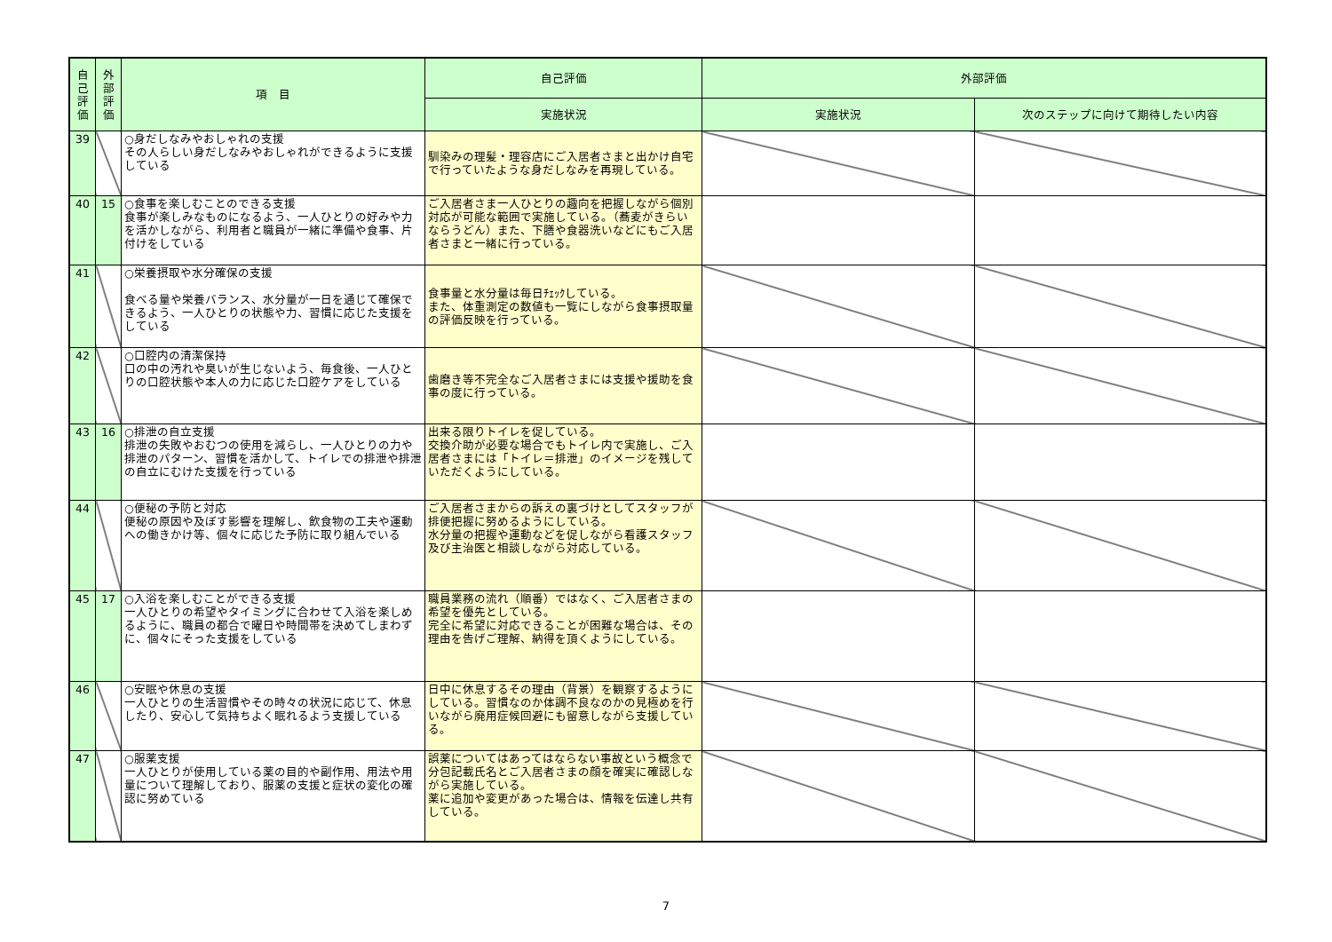| 自己評価 | 外部評価 | 項 目 | 自己評価 | 外部評価 | |
| --- | --- | --- | --- | --- | --- |
| | | | 実施状況 | 実施状況 | 次のステップに向けて期待したい内容 |
| 39 | | ○身だしなみやおしゃれの支援 その人らしい身だしなみやおしゃれができるように支援している | 馴染みの理髪・理容店にご入居者さまと出かけ自宅で行っていたような身だしなみを再現している。 | | |
| 40 | 15 | ○食事を楽しむことのできる支援 食事が楽しみなものになるよう、一人ひとりの好みや力を活かしながら、利用者と職員が一緒に準備や食事、片付けをしている | ご入居者さま一人ひとりの趣向を把握しながら個別対応が可能な範囲で実施している。（蕎麦がきらいならうどん）また、下膳や食器洗いなどにもご入居者さまと一緒に行っている。 | | |
| 41 | | ○栄養摂取や水分確保の支援 食べる量や栄養バランス、水分量が一日を通じて確保できるよう、一人ひとりの状態や力、習慣に応じた支援をしている | 食事量と水分量は毎日ﾁｪｯｸしている。 また、体重測定の数値も一覧にしながら食事摂取量の評価反映を行っている。 | | |
| 42 | | ○口腔内の清潔保持 口の中の汚れや臭いが生じないよう、毎食後、一人ひとりの口腔状態や本人の力に応じた口腔ケアをしている | 歯磨き等不完全なご入居者さまには支援や援助を食事の度に行っている。 | | |
| 43 | 16 | ○排泄の自立支援 排泄の失敗やおむつの使用を減らし、一人ひとりの力や排泄のパターン、習慣を活かして、トイレでの排泄や排泄の自立にむけた支援を行っている | 出来る限りトイレを促している。 交換介助が必要な場合でもトイレ内で実施し、ご入居者さまには「トイレ＝排泄」のイメージを残していただくようにしている。 | | |
| 44 | | ○便秘の予防と対応 便秘の原因や及ぼす影響を理解し、飲食物の工夫や運動への働きかけ等、個々に応じた予防に取り組んでいる | ご入居者さまからの訴えの裏づけとしてスタッフが排便把握に努めるようにしている。 水分量の把握や運動などを促しながら看護スタッフ及び主治医と相談しながら対応している。 | | |
| 45 | 17 | ○入浴を楽しむことができる支援 一人ひとりの希望やタイミングに合わせて入浴を楽しめるように、職員の都合で曜日や時間帯を決めてしまわずに、個々にそった支援をしている | 職員業務の流れ（順番）ではなく、ご入居者さまの希望を優先としている。 完全に希望に対応できることが困難な場合は、その理由を告げご理解、納得を頂くようにしている。 | | |
| 46 | | ○安眠や休息の支援 一人ひとりの生活習慣やその時々の状況に応じて、休息したり、安心して気持ちよく眠れるよう支援している | 日中に休息するその理由（背景）を観察するようにしている。習慣なのか体調不良なのかの見極めを行いながら廃用症候回避にも留意しながら支援している。 | | |
| 47 | | ○服薬支援 一人ひとりが使用している薬の目的や副作用、用法や用量について理解しており、服薬の支援と症状の変化の確認に努めている | 誤薬についてはあってはならない事故という概念で分包記載氏名とご入居者さまの顔を確実に確認しながら実施している。 薬に追加や変更があった場合は、情報を伝達し共有している。 | | |
7